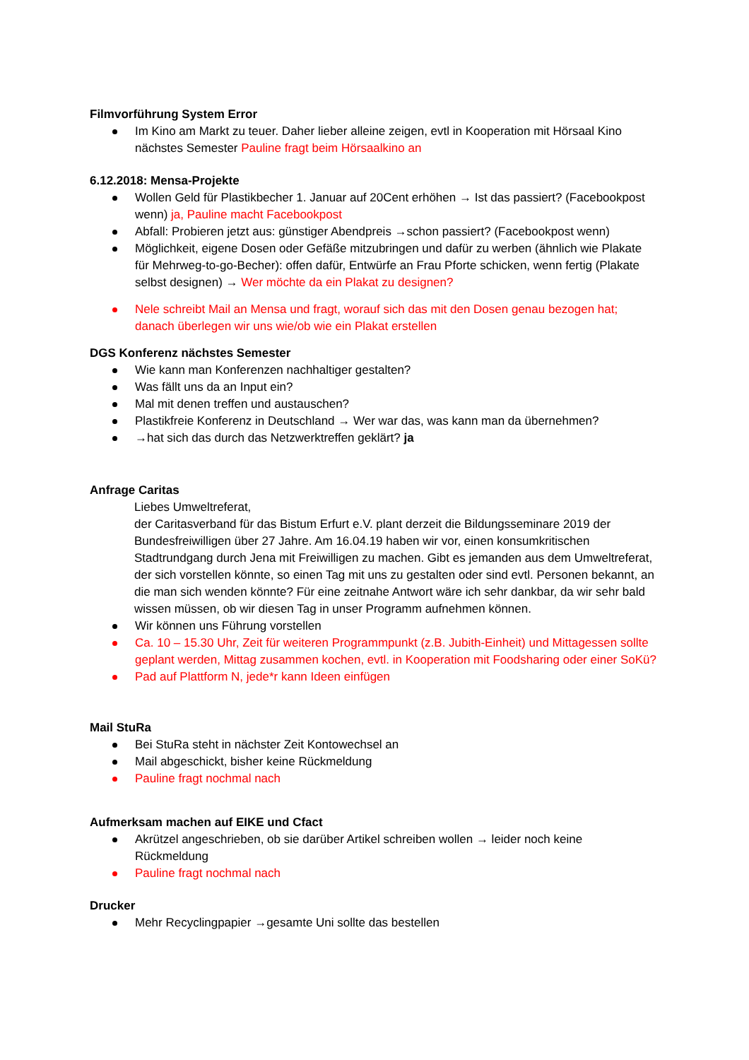Filmvorführung System Error
Im Kino am Markt zu teuer. Daher lieber alleine zeigen, evtl in Kooperation mit Hörsaal Kino nächstes Semester Pauline fragt beim Hörsaalkino an
6.12.2018: Mensa-Projekte
Wollen Geld für Plastikbecher 1. Januar auf 20Cent erhöhen → Ist das passiert? (Facebookpost wenn) ja, Pauline macht Facebookpost
Abfall: Probieren jetzt aus: günstiger Abendpreis →schon passiert? (Facebookpost wenn)
Möglichkeit, eigene Dosen oder Gefäße mitzubringen und dafür zu werben (ähnlich wie Plakate für Mehrweg-to-go-Becher): offen dafür, Entwürfe an Frau Pforte schicken, wenn fertig (Plakate selbst designen) → Wer möchte da ein Plakat zu designen?
Nele schreibt Mail an Mensa und fragt, worauf sich das mit den Dosen genau bezogen hat; danach überlegen wir uns wie/ob wie ein Plakat erstellen
DGS Konferenz nächstes Semester
Wie kann man Konferenzen nachhaltiger gestalten?
Was fällt uns da an Input ein?
Mal mit denen treffen und austauschen?
Plastikfreie Konferenz in Deutschland → Wer war das, was kann man da übernehmen?
→hat sich das durch das Netzwerktreffen geklärt? ja
Anfrage Caritas
Liebes Umweltreferat,
der Caritasverband für das Bistum Erfurt e.V. plant derzeit die Bildungsseminare 2019 der Bundesfreiwilligen über 27 Jahre. Am 16.04.19 haben wir vor, einen konsumkritischen Stadtrundgang durch Jena mit Freiwilligen zu machen. Gibt es jemanden aus dem Umweltreferat, der sich vorstellen könnte, so einen Tag mit uns zu gestalten oder sind evtl. Personen bekannt, an die man sich wenden könnte? Für eine zeitnahe Antwort wäre ich sehr dankbar, da wir sehr bald wissen müssen, ob wir diesen Tag in unser Programm aufnehmen können.
Wir können uns Führung vorstellen
Ca. 10 – 15.30 Uhr, Zeit für weiteren Programmpunkt (z.B. Jubith-Einheit) und Mittagessen sollte geplant werden, Mittag zusammen kochen, evtl. in Kooperation mit Foodsharing oder einer SoKü?
Pad auf Plattform N, jede*r kann Ideen einfügen
Mail StuRa
Bei StuRa steht in nächster Zeit Kontowechsel an
Mail abgeschickt, bisher keine Rückmeldung
Pauline fragt nochmal nach
Aufmerksam machen auf EIKE und Cfact
Akrützel angeschrieben, ob sie darüber Artikel schreiben wollen → leider noch keine Rückmeldung
Pauline fragt nochmal nach
Drucker
Mehr Recyclingpapier →gesamte Uni sollte das bestellen